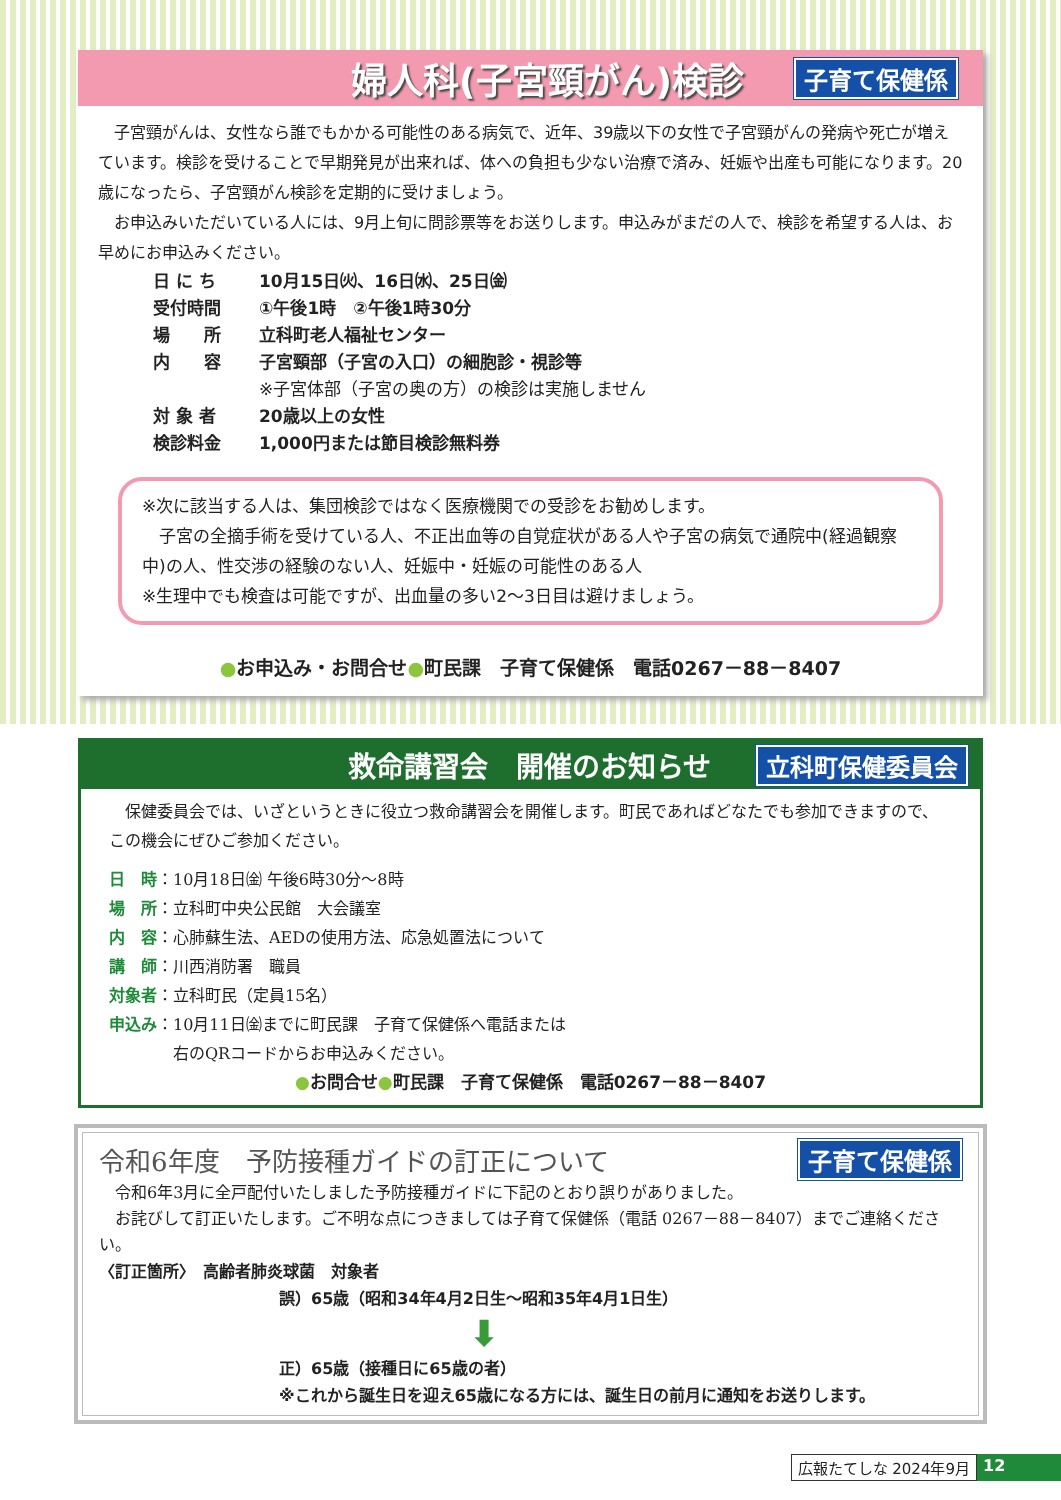婦人科(子宮頸がん)検診 子育て保健係
子宮頸がんは、女性なら誰でもかかる可能性のある病気で、近年、39歳以下の女性で子宮頸がんの発病や死亡が増えています。検診を受けることで早期発見が出来れば、体への負担も少ない治療で済み、妊娠や出産も可能になります。20歳になったら、子宮頸がん検診を定期的に受けましょう。
お申込みいただいている人には、9月上旬に問診票等をお送りします。申込みがまだの人で、検診を希望する人は、お早めにお申込みください。
日 に ち 10月15日㈫、16日㈬、25日㈮ 受付時間 ①午後1時　②午後1時30分 場　　所 立科町老人福祉センター 内　　容 子宮頸部（子宮の入口）の細胞診・視診等
※子宮体部（子宮の奥の方）の検診は実施しません 対 象 者 20歳以上の女性 検診料金 1,000円または節目検診無料券
※次に該当する人は、集団検診ではなく医療機関での受診をお勧めします。
　子宮の全摘手術を受けている人、不正出血等の自覚症状がある人や子宮の病気で通院中(経過観察中)の人、性交渉の経験のない人、妊娠中・妊娠の可能性のある人
※生理中でも検査は可能ですが、出血量の多い2～3日目は避けましょう。
●お申込み・お問合せ●町民課　子育て保健係　電話0267－88－8407
救命講習会　開催のお知らせ 立科町保健委員会
保健委員会では、いざというときに役立つ救命講習会を開催します。町民であればどなたでも参加できますので、この機会にぜひご参加ください。
日　時：10月18日㈮ 午後6時30分～8時
場　所：立科町中央公民館　大会議室
内　容：心肺蘇生法、AEDの使用方法、応急処置法について
講　師：川西消防署　職員
対象者：立科町民（定員15名）
申込み：10月11日㈮までに町民課　子育て保健係へ電話または
　　　　右のQRコードからお申込みください。
●お問合せ●町民課　子育て保健係　電話0267－88－8407
令和6年度　予防接種ガイドの訂正について 子育て保健係
令和6年3月に全戸配付いたしました予防接種ガイドに下記のとおり誤りがありました。
お詫びして訂正いたします。ご不明な点につきましては子育て保健係（電話 0267－88－8407）までご連絡ください。
〈訂正箇所〉　高齢者肺炎球菌　対象者
誤）65歳（昭和34年4月2日生～昭和35年4月1日生）
⬇
正）65歳（接種日に65歳の者）
※これから誕生日を迎え65歳になる方には、誕生日の前月に通知をお送りします。
広報たてしな 2024年9月 12